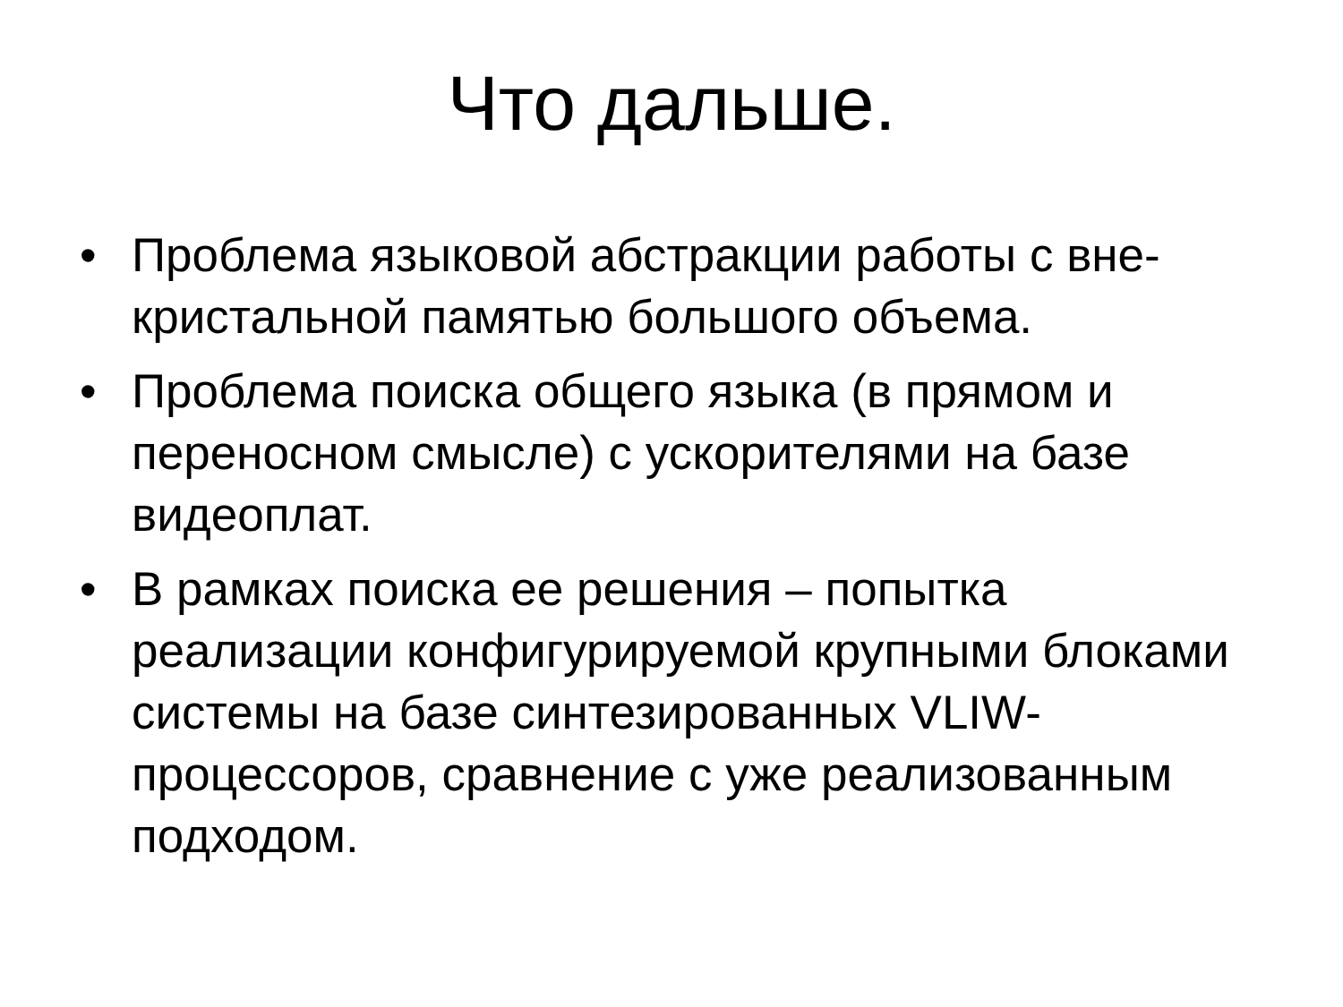Что дальше.
• Проблема языковой абстракции работы с вне-кристальной памятью большого объема.
• Проблема поиска общего языка (в прямом и переносном смысле) с ускорителями на базе видеоплат.
• В рамках поиска ее решения – попытка реализации конфигурируемой крупными блоками системы на базе синтезированных VLIW-процессоров, сравнение с уже реализованным подходом.